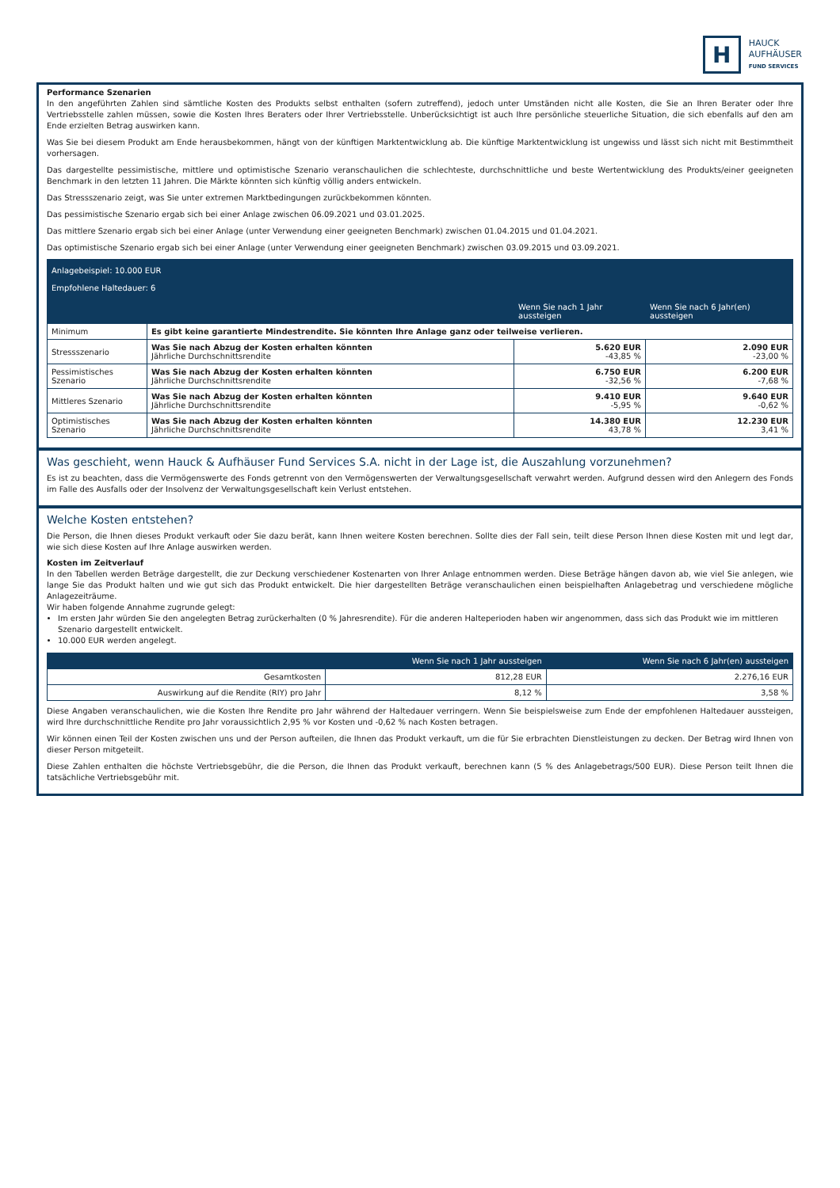H
HAUCK
AUFHÄUSER
FUND SERVICES
Performance Szenarien
In den angeführten Zahlen sind sämtliche Kosten des Produkts selbst enthalten (sofern zutreffend), jedoch unter Umständen nicht alle Kosten, die Sie an Ihren Berater oder Ihre Vertriebsstelle zahlen müssen, sowie die Kosten Ihres Beraters oder Ihrer Vertriebsstelle. Unberücksichtigt ist auch Ihre persönliche steuerliche Situation, die sich ebenfalls auf den am Ende erzielten Betrag auswirken kann.
Was Sie bei diesem Produkt am Ende herausbekommen, hängt von der künftigen Marktentwicklung ab. Die künftige Marktentwicklung ist ungewiss und lässt sich nicht mit Bestimmtheit vorhersagen.
Das dargestellte pessimistische, mittlere und optimistische Szenario veranschaulichen die schlechteste, durchschnittliche und beste Wertentwicklung des Produkts/einer geeigneten Benchmark in den letzten 11 Jahren. Die Märkte könnten sich künftig völlig anders entwickeln.
Das Stressszenario zeigt, was Sie unter extremen Marktbedingungen zurückbekommen könnten.
Das pessimistische Szenario ergab sich bei einer Anlage zwischen 06.09.2021 und 03.01.2025.
Das mittlere Szenario ergab sich bei einer Anlage (unter Verwendung einer geeigneten Benchmark) zwischen 01.04.2015 und 01.04.2021.
Das optimistische Szenario ergab sich bei einer Anlage (unter Verwendung einer geeigneten Benchmark) zwischen 03.09.2015 und 03.09.2021.
| Anlagebeispiel: 10.000 EUR Empfohlene Haltedauer: 6 | | | |
| --- | --- | --- | --- |
| | | Wenn Sie nach 1 Jahr aussteigen | Wenn Sie nach 6 Jahr(en) aussteigen |
| Minimum | Es gibt keine garantierte Mindestrendite. Sie könnten Ihre Anlage ganz oder teilweise verlieren. | | |
| Stressszenario | Was Sie nach Abzug der Kosten erhalten könnten Jährliche Durchschnittsrendite | 5.620 EUR -43,85 % | 2.090 EUR -23,00 % |
| Pessimistisches Szenario | Was Sie nach Abzug der Kosten erhalten könnten Jährliche Durchschnittsrendite | 6.750 EUR -32,56 % | 6.200 EUR -7,68 % |
| Mittleres Szenario | Was Sie nach Abzug der Kosten erhalten könnten Jährliche Durchschnittsrendite | 9.410 EUR -5,95 % | 9.640 EUR -0,62 % |
| Optimistisches Szenario | Was Sie nach Abzug der Kosten erhalten könnten Jährliche Durchschnittsrendite | 14.380 EUR 43,78 % | 12.230 EUR 3,41 % |
Was geschieht, wenn Hauck & Aufhäuser Fund Services S.A. nicht in der Lage ist, die Auszahlung vorzunehmen?
Es ist zu beachten, dass die Vermögenswerte des Fonds getrennt von den Vermögenswerten der Verwaltungsgesellschaft verwahrt werden. Aufgrund dessen wird den Anlegern des Fonds im Falle des Ausfalls oder der Insolvenz der Verwaltungsgesellschaft kein Verlust entstehen.
Welche Kosten entstehen?
Die Person, die Ihnen dieses Produkt verkauft oder Sie dazu berät, kann Ihnen weitere Kosten berechnen. Sollte dies der Fall sein, teilt diese Person Ihnen diese Kosten mit und legt dar, wie sich diese Kosten auf Ihre Anlage auswirken werden.
Kosten im Zeitverlauf
In den Tabellen werden Beträge dargestellt, die zur Deckung verschiedener Kostenarten von Ihrer Anlage entnommen werden. Diese Beträge hängen davon ab, wie viel Sie anlegen, wie lange Sie das Produkt halten und wie gut sich das Produkt entwickelt. Die hier dargestellten Beträge veranschaulichen einen beispielhaften Anlagebetrag und verschiedene mögliche Anlagezeiträume.
Wir haben folgende Annahme zugrunde gelegt:
Im ersten Jahr würden Sie den angelegten Betrag zurückerhalten (0 % Jahresrendite). Für die anderen Halteperioden haben wir angenommen, dass sich das Produkt wie im mittleren Szenario dargestellt entwickelt.
10.000 EUR werden angelegt.
| | Wenn Sie nach 1 Jahr aussteigen | Wenn Sie nach 6 Jahr(en) aussteigen |
| --- | --- | --- |
| Gesamtkosten | 812,28 EUR | 2.276,16 EUR |
| Auswirkung auf die Rendite (RIY) pro Jahr | 8,12 % | 3,58 % |
Diese Angaben veranschaulichen, wie die Kosten Ihre Rendite pro Jahr während der Haltedauer verringern. Wenn Sie beispielsweise zum Ende der empfohlenen Haltedauer aussteigen, wird Ihre durchschnittliche Rendite pro Jahr voraussichtlich 2,95 % vor Kosten und -0,62 % nach Kosten betragen.
Wir können einen Teil der Kosten zwischen uns und der Person aufteilen, die Ihnen das Produkt verkauft, um die für Sie erbrachten Dienstleistungen zu decken. Der Betrag wird Ihnen von dieser Person mitgeteilt.
Diese Zahlen enthalten die höchste Vertriebsgebühr, die die Person, die Ihnen das Produkt verkauft, berechnen kann (5 % des Anlagebetrags/500 EUR). Diese Person teilt Ihnen die tatsächliche Vertriebsgebühr mit.